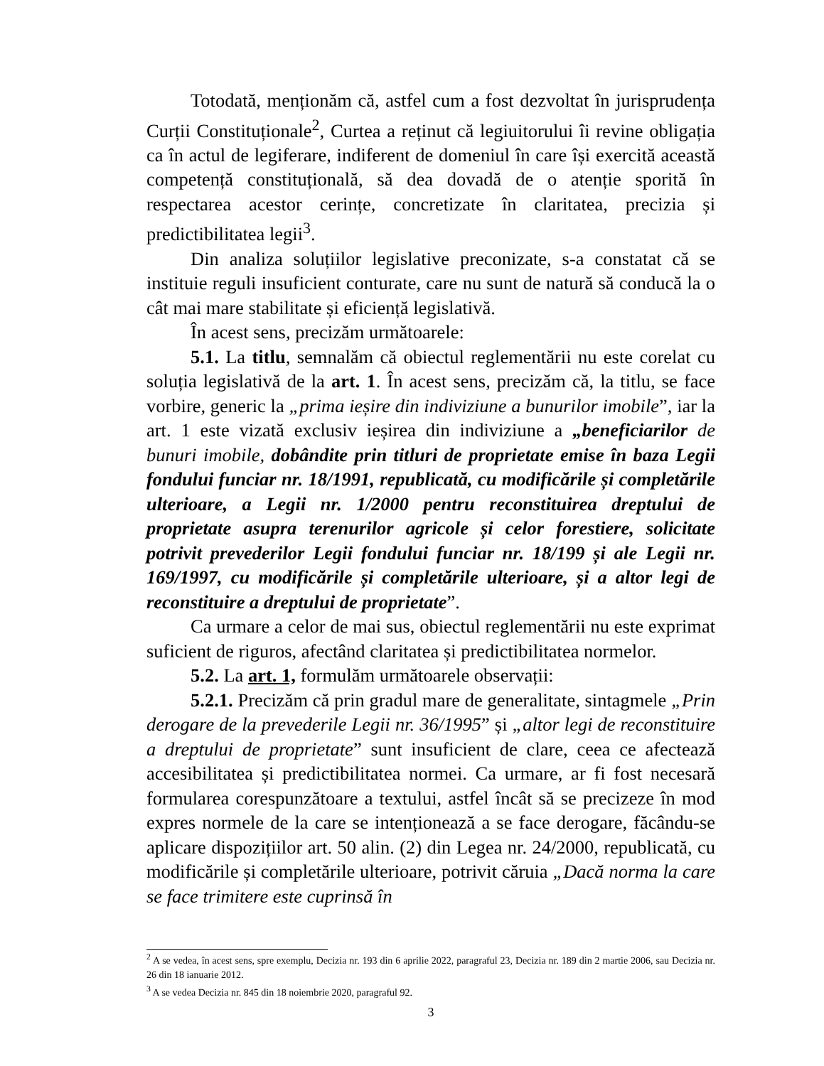Totodată, menționăm că, astfel cum a fost dezvoltat în jurisprudența Curții Constituționale<sup>2</sup>, Curtea a reținut că legiuitorului îi revine obligația ca în actul de legiferare, indiferent de domeniul în care își exercită această competență constituțională, să dea dovadă de o atenție sporită în respectarea acestor cerințe, concretizate în claritatea, precizia și predictibilitatea legii<sup>3</sup>.
Din analiza soluțiilor legislative preconizate, s-a constatat că se instituie reguli insuficient conturate, care nu sunt de natură să conducă la o cât mai mare stabilitate și eficiență legislativă.
În acest sens, precizăm următoarele:
5.1. La titlu, semnalăm că obiectul reglementării nu este corelat cu soluția legislativă de la art. 1. În acest sens, precizăm că, la titlu, se face vorbire, generic la „prima ieșire din indiviziune a bunurilor imobile”, iar la art. 1 este vizată exclusiv ieșirea din indiviziune a „beneficiarilor de bunuri imobile, dobândite prin titluri de proprietate emise în baza Legii fondului funciar nr. 18/1991, republicată, cu modificările și completările ulterioare, a Legii nr. 1/2000 pentru reconstituirea dreptului de proprietate asupra terenurilor agricole și celor forestiere, solicitate potrivit prevederilor Legii fondului funciar nr. 18/199 și ale Legii nr. 169/1997, cu modificările și completările ulterioare, și a altor legi de reconstituire a dreptului de proprietate”.
Ca urmare a celor de mai sus, obiectul reglementării nu este exprimat suficient de riguros, afectând claritatea și predictibilitatea normelor.
5.2. La art. 1, formulăm următoarele observații:
5.2.1. Precizăm că prin gradul mare de generalitate, sintagmele „Prin derogare de la prevederile Legii nr. 36/1995” și „altor legi de reconstituire a dreptului de proprietate” sunt insuficient de clare, ceea ce afectează accesibilitatea și predictibilitatea normei. Ca urmare, ar fi fost necesară formularea corespunzătoare a textului, astfel încât să se precizeze în mod expres normele de la care se intenționează a se face derogare, făcându-se aplicare dispozițiilor art. 50 alin. (2) din Legea nr. 24/2000, republicată, cu modificările și completările ulterioare, potrivit căruia „Dacă norma la care se face trimitere este cuprinsă în
<sup>2</sup> A se vedea, în acest sens, spre exemplu, Decizia nr. 193 din 6 aprilie 2022, paragraful 23, Decizia nr. 189 din 2 martie 2006, sau Decizia nr. 26 din 18 ianuarie 2012.
<sup>3</sup> A se vedea Decizia nr. 845 din 18 noiembrie 2020, paragraful 92.
3